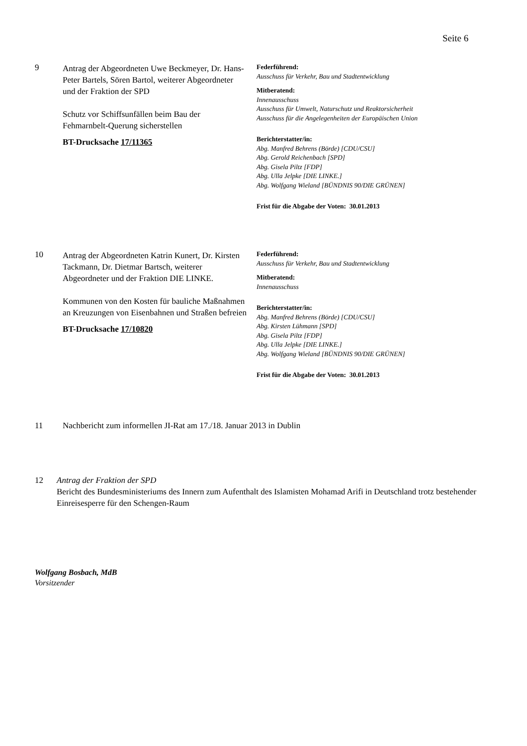Seite 6
9
Antrag der Abgeordneten Uwe Beckmeyer, Dr. Hans-Peter Bartels, Sören Bartol, weiterer Abgeordneter und der Fraktion der SPD
Schutz vor Schiffsunfällen beim Bau der Fehmarnbelt-Querung sicherstellen
BT-Drucksache 17/11365
Federführend:
Ausschuss für Verkehr, Bau und Stadtentwicklung
Mitberatend:
Innenausschuss
Ausschuss für Umwelt, Naturschutz und Reaktorsicherheit
Ausschuss für die Angelegenheiten der Europäischen Union
Berichterstatter/in:
Abg. Manfred Behrens (Börde) [CDU/CSU]
Abg. Gerold Reichenbach [SPD]
Abg. Gisela Piltz [FDP]
Abg. Ulla Jelpke [DIE LINKE.]
Abg. Wolfgang Wieland [BÜNDNIS 90/DIE GRÜNEN]
Frist für die Abgabe der Voten: 30.01.2013
10
Antrag der Abgeordneten Katrin Kunert, Dr. Kirsten Tackmann, Dr. Dietmar Bartsch, weiterer Abgeordneter und der Fraktion DIE LINKE.
Kommunen von den Kosten für bauliche Maßnahmen an Kreuzungen von Eisenbahnen und Straßen befreien
BT-Drucksache 17/10820
Federführend:
Ausschuss für Verkehr, Bau und Stadtentwicklung
Mitberatend:
Innenausschuss
Berichterstatter/in:
Abg. Manfred Behrens (Börde) [CDU/CSU]
Abg. Kirsten Lühmann [SPD]
Abg. Gisela Piltz [FDP]
Abg. Ulla Jelpke [DIE LINKE.]
Abg. Wolfgang Wieland [BÜNDNIS 90/DIE GRÜNEN]
Frist für die Abgabe der Voten: 30.01.2013
11 Nachbericht zum informellen JI-Rat am 17./18. Januar 2013 in Dublin
12 Antrag der Fraktion der SPD
Bericht des Bundesministeriums des Innern zum Aufenthalt des Islamisten Mohamad Arifi in Deutschland trotz bestehender Einreisesperre für den Schengen-Raum
Wolfgang Bosbach, MdB
Vorsitzender